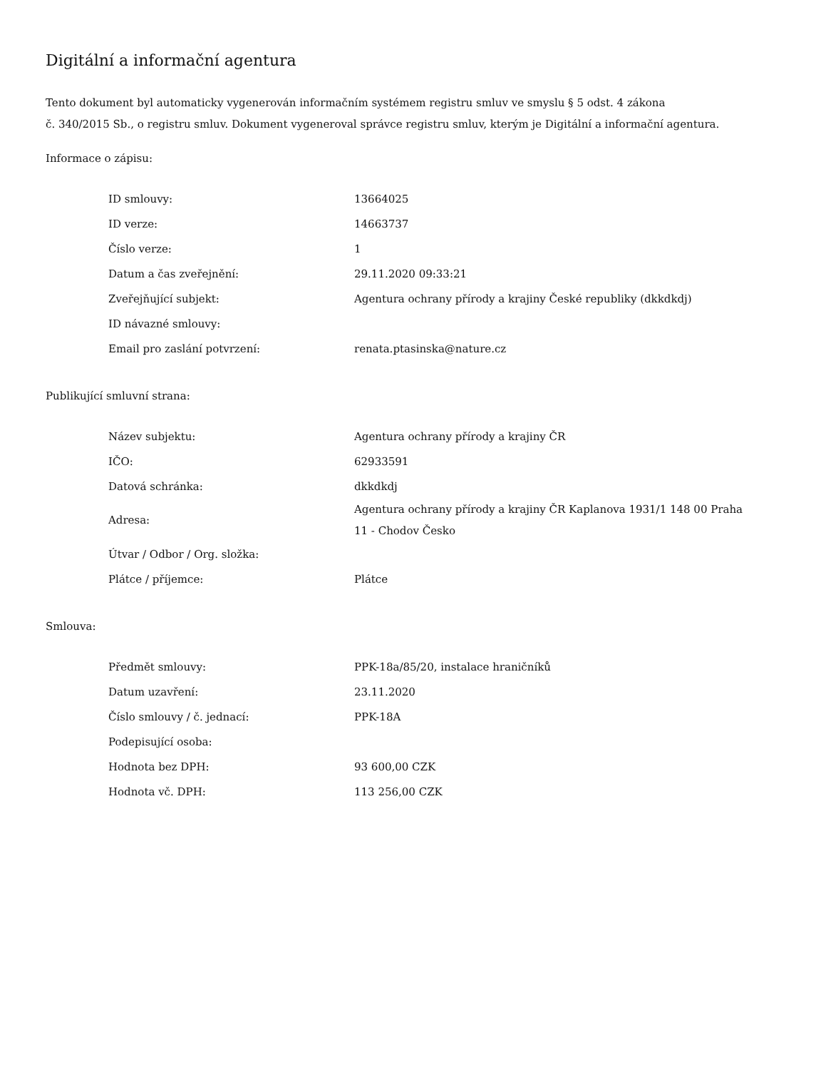Digitální a informační agentura
Tento dokument byl automaticky vygenerován informačním systémem registru smluv ve smyslu § 5 odst. 4 zákona
č. 340/2015 Sb., o registru smluv. Dokument vygeneroval správce registru smluv, kterým je Digitální a informační agentura.
Informace o zápisu:
| ID smlouvy: | 13664025 |
| ID verze: | 14663737 |
| Číslo verze: | 1 |
| Datum a čas zveřejnění: | 29.11.2020 09:33:21 |
| Zveřejňující subjekt: | Agentura ochrany přírody a krajiny České republiky (dkkdkdj) |
| ID návazné smlouvy: | |
| Email pro zaslání potvrzení: | renata.ptasinska@nature.cz |
Publikující smluvní strana:
| Název subjektu: | Agentura ochrany přírody a krajiny ČR |
| IČO: | 62933591 |
| Datová schránka: | dkkdkdj |
| Adresa: | Agentura ochrany přírody a krajiny ČR Kaplanova 1931/1 148 00 Praha 11 - Chodov Česko |
| Útvar / Odbor / Org. složka: | |
| Plátce / příjemce: | Plátce |
Smlouva:
| Předmět smlouvy: | PPK-18a/85/20, instalace hraničníků |
| Datum uzavření: | 23.11.2020 |
| Číslo smlouvy / č. jednací: | PPK-18A |
| Podepisující osoba: | |
| Hodnota bez DPH: | 93 600,00 CZK |
| Hodnota vč. DPH: | 113 256,00 CZK |